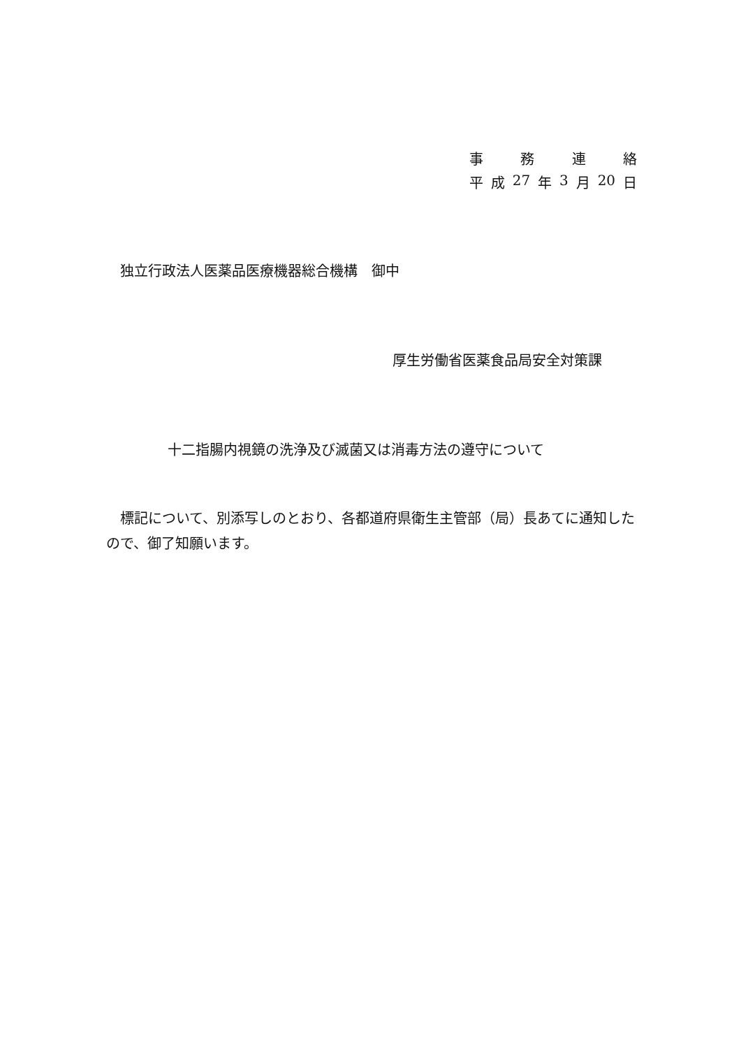事務連絡
平 成 27 年 3 月 20 日
独立行政法人医薬品医療機器総合機構　御中
厚生労働省医薬食品局安全対策課
十二指腸内視鏡の洗浄及び滅菌又は消毒方法の遵守について
標記について、別添写しのとおり、各都道府県衛生主管部（局）長あてに通知したので、御了知願います。